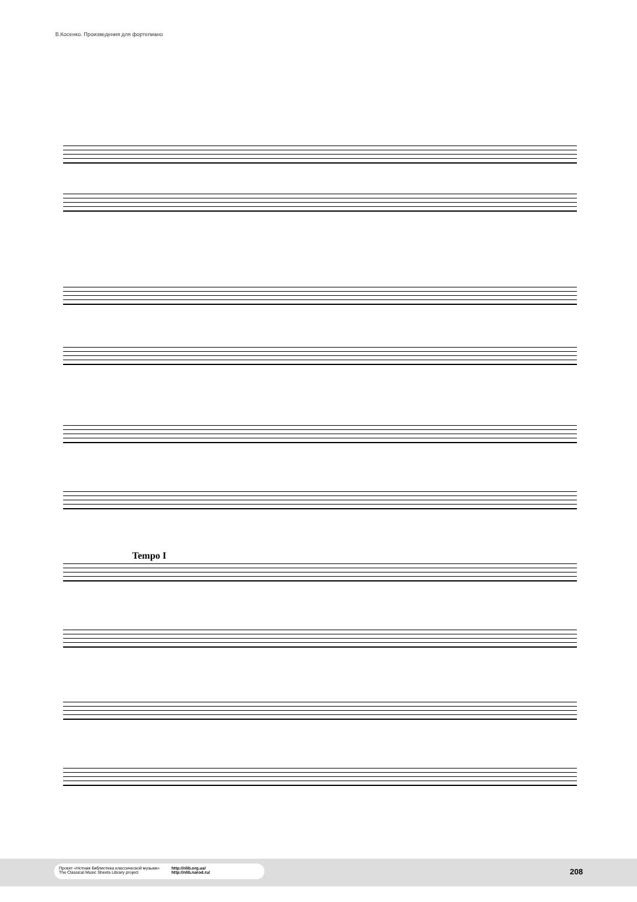В.Косенко. Произведения для фортепиано
Tempo I
Проект «Нотная библиотека классической музыки»
The Classical Music Sheets Library project
http://nlib.org.ua/
http://nlib.narod.ru/
208